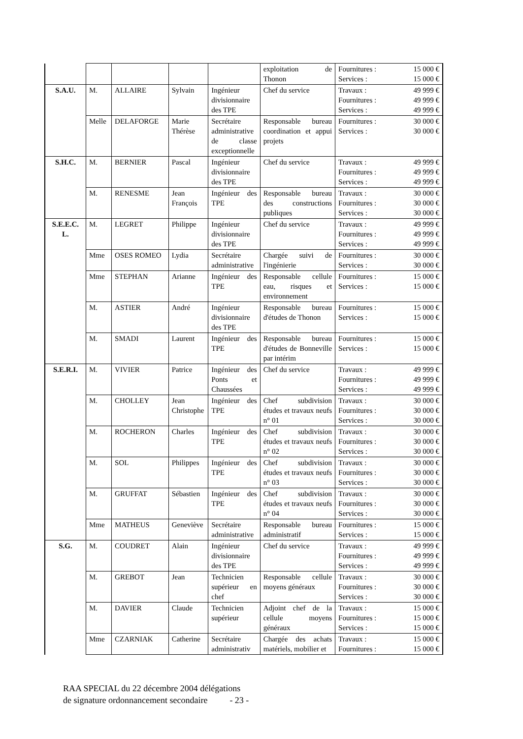| | | | | | exploitation de Thonon | Fournitures : 15 000 € Services : 15 000 € |
| S.A.U. | M. | ALLAIRE | Sylvain | Ingénieur divisionnaire des TPE | Chef du service | Travaux : 49 999 € Fournitures : 49 999 € Services : 49 999 € |
| | Melle | DELAFORGE | Marie Thérèse | Secrétaire administrative de classe exceptionnelle | Responsable bureau coordination et appui projets | Fournitures : 30 000 € Services : 30 000 € |
| S.H.C. | M. | BERNIER | Pascal | Ingénieur divisionnaire des TPE | Chef du service | Travaux : 49 999 € Fournitures : 49 999 € Services : 49 999 € |
| | M. | RENESME | Jean François | Ingénieur des TPE | Responsable bureau des constructions publiques | Travaux : 30 000 € Fournitures : 30 000 € Services : 30 000 € |
| S.E.E.C. L. | M. | LEGRET | Philippe | Ingénieur divisionnaire des TPE | Chef du service | Travaux : 49 999 € Fournitures : 49 999 € Services : 49 999 € |
| | Mme | OSES ROMEO | Lydia | Secrétaire administrative | Chargée suivi de l'ingénierie | Fournitures : 30 000 € Services : 30 000 € |
| | Mme | STEPHAN | Arianne | Ingénieur des TPE | Responsable cellule eau, risques et environnement | Fournitures : 15 000 € Services : 15 000 € |
| | M. | ASTIER | André | Ingénieur divisionnaire des TPE | Responsable bureau d'études de Thonon | Fournitures : 15 000 € Services : 15 000 € |
| | M. | SMADI | Laurent | Ingénieur des TPE | Responsable bureau d'études de Bonneville par intérim | Fournitures : 15 000 € Services : 15 000 € |
| S.E.R.I. | M. | VIVIER | Patrice | Ingénieur des Ponts et Chaussées | Chef du service | Travaux : 49 999 € Fournitures : 49 999 € Services : 49 999 € |
| | M. | CHOLLEY | Jean Christophe | Ingénieur des TPE | Chef subdivision études et travaux neufs n° 01 | Travaux : 30 000 € Fournitures : 30 000 € Services : 30 000 € |
| | M. | ROCHERON | Charles | Ingénieur des TPE | Chef subdivision études et travaux neufs n° 02 | Travaux : 30 000 € Fournitures : 30 000 € Services : 30 000 € |
| | M. | SOL | Philippes | Ingénieur des TPE | Chef subdivision études et travaux neufs n° 03 | Travaux : 30 000 € Fournitures : 30 000 € Services : 30 000 € |
| | M. | GRUFFAT | Sébastien | Ingénieur des TPE | Chef subdivision études et travaux neufs n° 04 | Travaux : 30 000 € Fournitures : 30 000 € Services : 30 000 € |
| | Mme | MATHEUS | Geneviève | Secrétaire administrative | Responsable bureau administratif | Fournitures : 15 000 € Services : 15 000 € |
| S.G. | M. | COUDRET | Alain | Ingénieur divisionnaire des TPE | Chef du service | Travaux : 49 999 € Fournitures : 49 999 € Services : 49 999 € |
| | M. | GREBOT | Jean | Technicien supérieur en chef | Responsable cellule moyens généraux | Travaux : 30 000 € Fournitures : 30 000 € Services : 30 000 € |
| | M. | DAVIER | Claude | Technicien supérieur | Adjoint chef de la cellule moyens généraux | Travaux : 15 000 € Fournitures : 15 000 € Services : 15 000 € |
| | Mme | CZARNIAK | Catherine | Secrétaire administrativ | Chargée des achats matériels, mobilier et | Travaux : 15 000 € Fournitures : 15 000 € |
RAA SPECIAL du 22 décembre 2004 délégations
de signature ordonnancement secondaire - 23 -